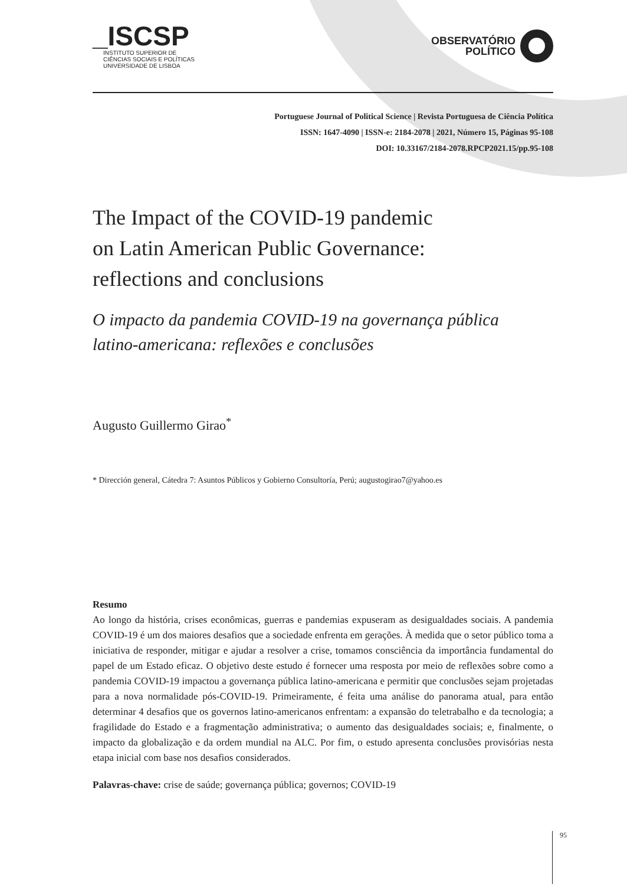_ISCSP
INSTITUTO SUPERIOR DE
CIÊNCIAS SOCIAIS E POLÍTICAS
UNIVERSIDADE DE LISBOA
OBSERVATÓRIO
POLÍTICO
Portuguese Journal of Political Science | Revista Portuguesa de Ciência Política
ISSN: 1647-4090 | ISSN-e: 2184-2078 | 2021, Número 15, Páginas 95-108
DOI: 10.33167/2184-2078.RPCP2021.15/pp.95-108
The Impact of the COVID-19 pandemic
on Latin American Public Governance:
reflections and conclusions
O impacto da pandemia COVID-19 na governança pública
latino-americana: reflexões e conclusões
Augusto Guillermo Girao<sup>*</sup>
* Dirección general, Cátedra 7: Asuntos Públicos y Gobierno Consultoría, Perú; augustogirao7@yahoo.es
Resumo
Ao longo da história, crises econômicas, guerras e pandemias expuseram as desigualdades sociais. A pandemia COVID-19 é um dos maiores desafios que a sociedade enfrenta em gerações. À medida que o setor público toma a iniciativa de responder, mitigar e ajudar a resolver a crise, tomamos consciência da importância fundamental do papel de um Estado eficaz. O objetivo deste estudo é fornecer uma resposta por meio de reflexões sobre como a pandemia COVID-19 impactou a governança pública latino-americana e permitir que conclusões sejam projetadas para a nova normalidade pós-COVID-19. Primeiramente, é feita uma análise do panorama atual, para então determinar 4 desafios que os governos latino-americanos enfrentam: a expansão do teletrabalho e da tecnologia; a fragilidade do Estado e a fragmentação administrativa; o aumento das desigualdades sociais; e, finalmente, o impacto da globalização e da ordem mundial na ALC. Por fim, o estudo apresenta conclusões provisórias nesta etapa inicial com base nos desafios considerados.
Palavras-chave: crise de saúde; governança pública; governos; COVID-19
95